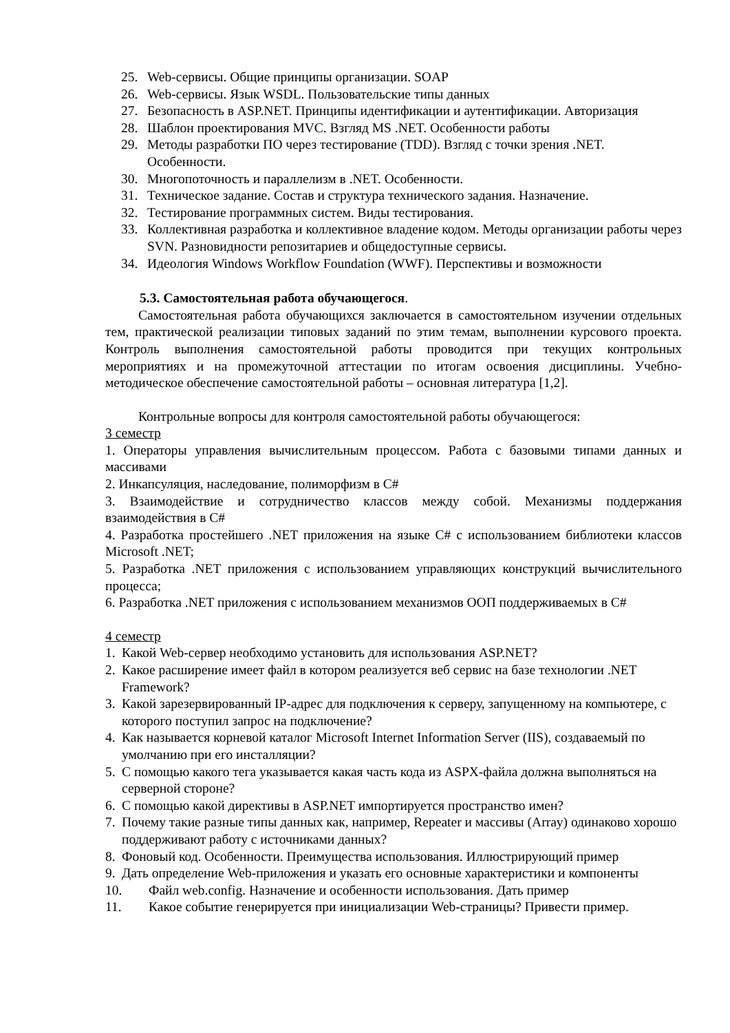25. Web-сервисы. Общие принципы организации. SOAP
26. Web-сервисы. Язык WSDL. Пользовательские типы данных
27. Безопасность в ASP.NET. Принципы идентификации и аутентификации. Авторизация
28. Шаблон проектирования MVC. Взгляд MS .NET. Особенности работы
29. Методы разработки ПО через тестирование (TDD). Взгляд с точки зрения .NET. Особенности.
30. Многопоточность и параллелизм в .NET. Особенности.
31. Техническое задание. Состав и структура технического задания. Назначение.
32. Тестирование программных систем. Виды тестирования.
33. Коллективная разработка и коллективное владение кодом. Методы организации работы через SVN. Разновидности репозитариев и общедоступные сервисы.
34. Идеология Windows Workflow Foundation (WWF). Перспективы и возможности
5.3. Самостоятельная работа обучающегося.
Самостоятельная работа обучающихся заключается в самостоятельном изучении отдельных тем, практической реализации типовых заданий по этим темам, выполнении курсового проекта. Контроль выполнения самостоятельной работы проводится при текущих контрольных мероприятиях и на промежуточной аттестации по итогам освоения дисциплины. Учебно-методическое обеспечение самостоятельной работы – основная литература [1,2].
Контрольные вопросы для контроля самостоятельной работы обучающегося:
3 семестр
1. Операторы управления вычислительным процессом. Работа с базовыми типами данных и массивами
2. Инкапсуляция, наследование, полиморфизм в C#
3. Взаимодействие и сотрудничество классов между собой. Механизмы поддержания взаимодействия в C#
4. Разработка простейшего .NET приложения на языке C# с использованием библиотеки классов Microsoft .NET;
5. Разработка .NET приложения с использованием управляющих конструкций вычислительного процесса;
6. Разработка .NET приложения с использованием механизмов ООП поддерживаемых в C#
4 семестр
1. Какой Web-сервер необходимо установить для использования ASP.NET?
2. Какое расширение имеет файл в котором реализуется веб сервис на базе технологии .NET Framework?
3. Какой зарезервированный IP-адрес для подключения к серверу, запущенному на компьютере, с которого поступил запрос на подключение?
4. Как называется корневой каталог Microsoft Internet Information Server (IIS), создаваемый по умолчанию при его инсталляции?
5. С помощью какого тега указывается какая часть кода из ASPX-файла должна выполняться на серверной стороне?
6. С помощью какой директивы в ASP.NET импортируется пространство имен?
7. Почему такие разные типы данных как, например, Repeater и массивы (Array) одинаково хорошо поддерживают работу с источниками данных?
8. Фоновый код. Особенности. Преимущества использования. Иллюстрирующий пример
9. Дать определение Web-приложения и указать его основные характеристики и компоненты
10. Файл web.config. Назначение и особенности использования. Дать пример
11. Какое событие генерируется при инициализации Web-страницы? Привести пример.